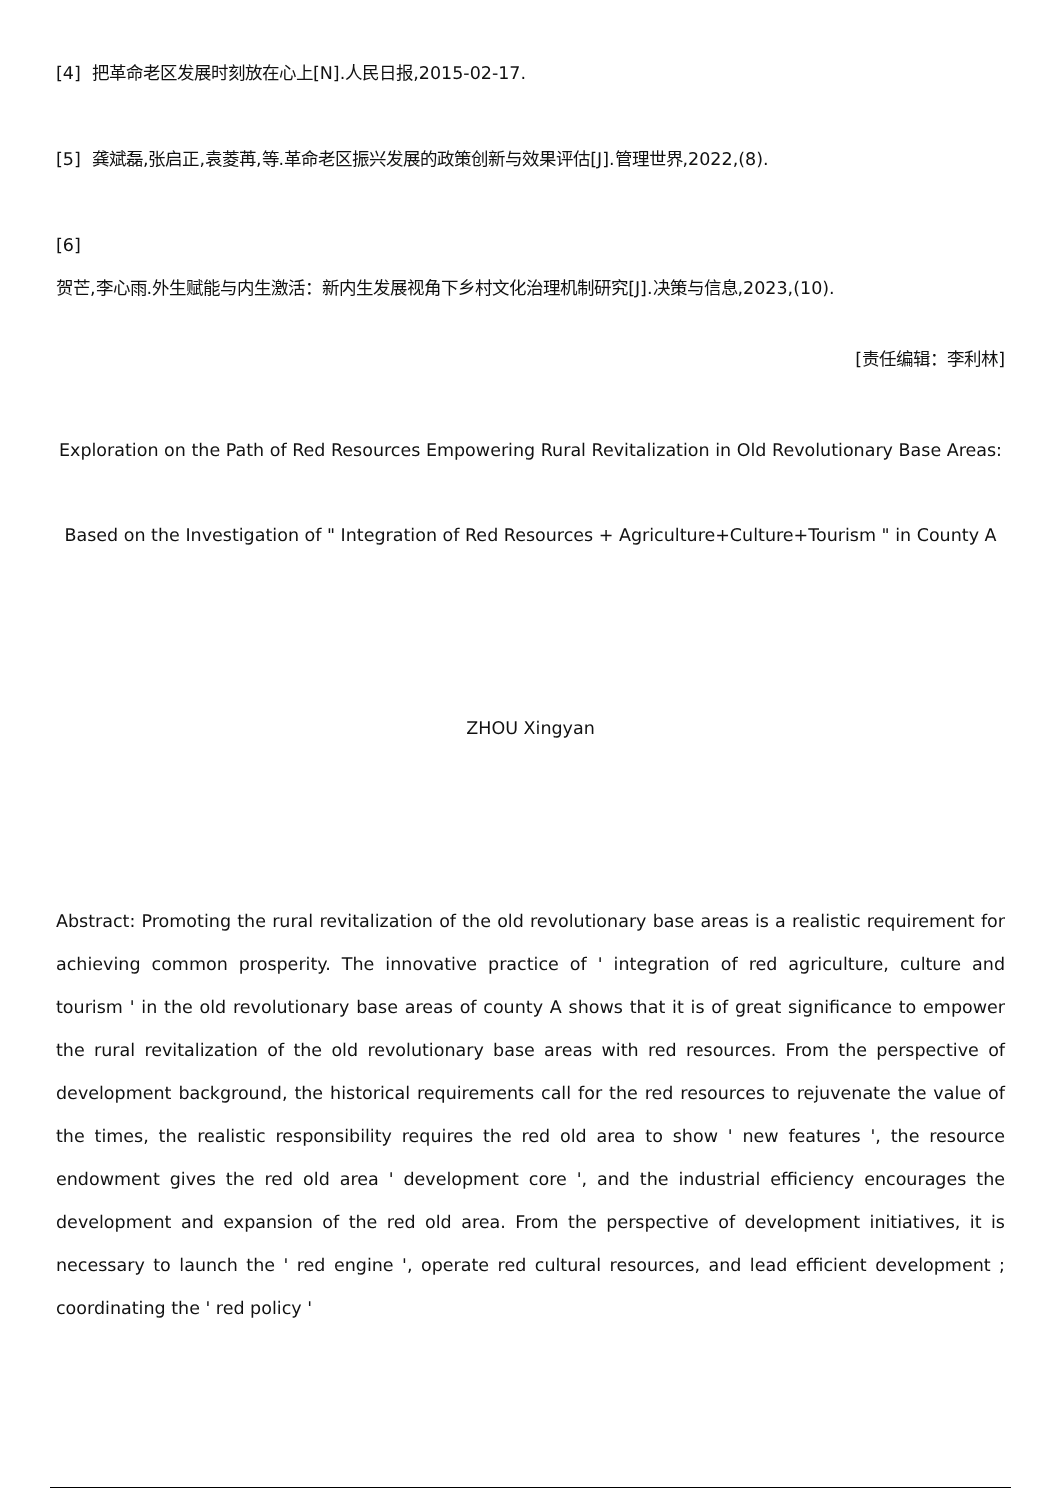[4] 把革命老区发展时刻放在心上[N].人民日报,2015-02-17.
[5] 龚斌磊,张启正,袁菱苒,等.革命老区振兴发展的政策创新与效果评估[J].管理世界,2022,(8).
[6]
贺芒,李心雨.外生赋能与内生激活：新内生发展视角下乡村文化治理机制研究[J].决策与信息,2023,(10).
[责任编辑：李利林]
Exploration on the Path of Red Resources Empowering Rural Revitalization in Old Revolutionary Base Areas:
Based on the Investigation of " Integration of Red Resources + Agriculture+Culture+Tourism " in County A
ZHOU Xingyan
Abstract: Promoting the rural revitalization of the old revolutionary base areas is a realistic requirement for achieving common prosperity. The innovative practice of ' integration of red agriculture, culture and tourism ' in the old revolutionary base areas of county A shows that it is of great significance to empower the rural revitalization of the old revolutionary base areas with red resources. From the perspective of development background, the historical requirements call for the red resources to rejuvenate the value of the times, the realistic responsibility requires the red old area to show ' new features ', the resource endowment gives the red old area ' development core ', and the industrial efficiency encourages the development and expansion of the red old area. From the perspective of development initiatives, it is necessary to launch the ' red engine ', operate red cultural resources, and lead efficient development ; coordinating the ' red policy '